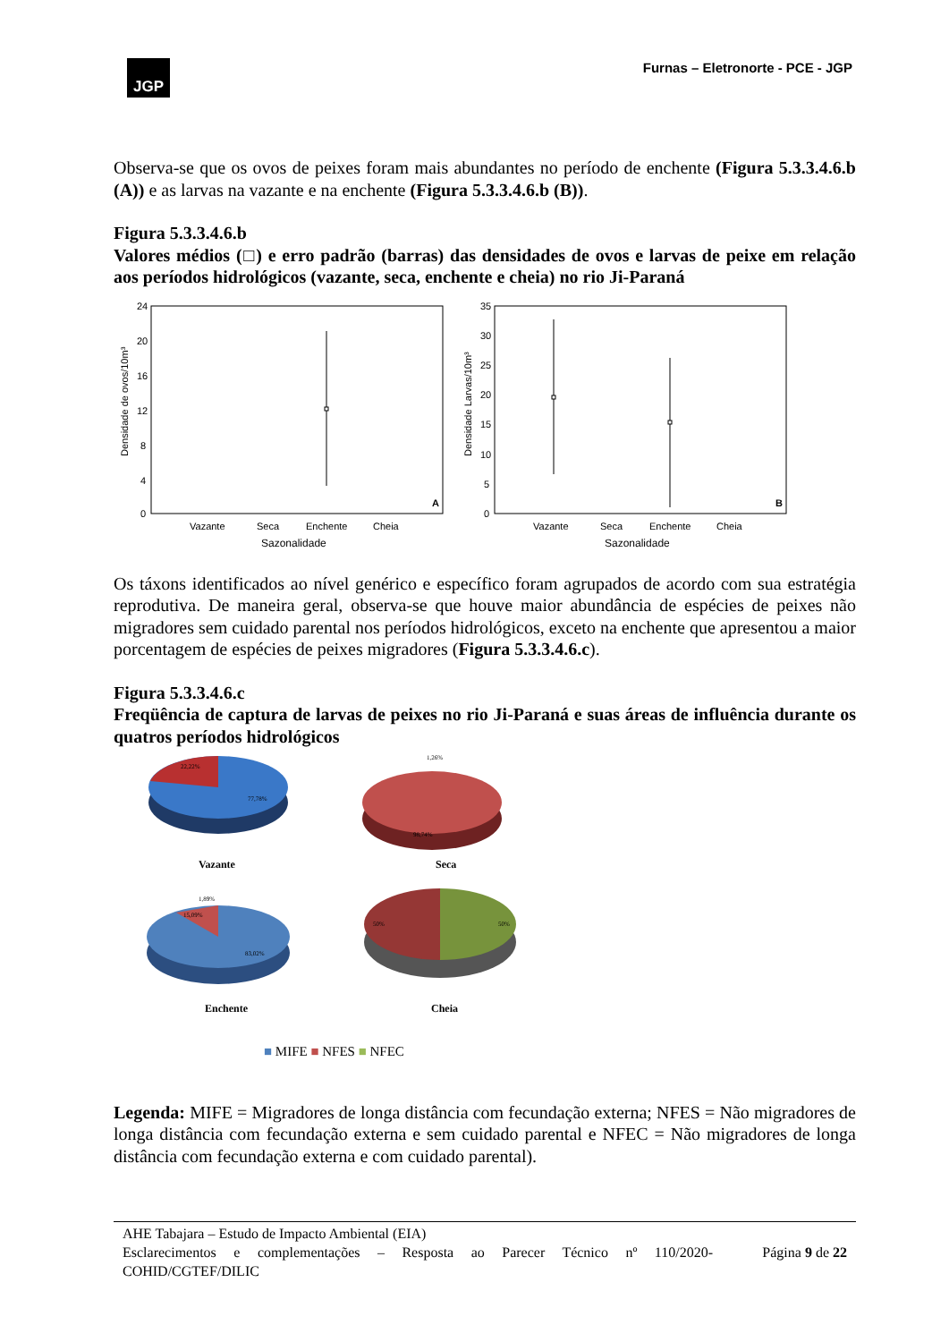JGP
Furnas – Eletronorte - PCE - JGP
Observa-se que os ovos de peixes foram mais abundantes no período de enchente (Figura 5.3.3.4.6.b (A)) e as larvas na vazante e na enchente (Figura 5.3.3.4.6.b (B)).
Figura 5.3.3.4.6.b
Valores médios (□) e erro padrão (barras) das densidades de ovos e larvas de peixe em relação aos períodos hidrológicos (vazante, seca, enchente e cheia) no rio Ji-Paraná
24
20
16
12
8
4
0
Densidade de ovos/10m³
A
Vazante
Seca
Enchente
Cheia
Sazonalidade
35
30
25
20
15
10
5
0
Densidade Larvas/10m³
B
Vazante
Seca
Enchente
Cheia
Sazonalidade
Os táxons identificados ao nível genérico e específico foram agrupados de acordo com sua estratégia reprodutiva. De maneira geral, observa-se que houve maior abundância de espécies de peixes não migradores sem cuidado parental nos períodos hidrológicos, exceto na enchente que apresentou a maior porcentagem de espécies de peixes migradores (Figura 5.3.3.4.6.c).
Figura 5.3.3.4.6.c
Freqüência de captura de larvas de peixes no rio Ji-Paraná e suas áreas de influência durante os quatros períodos hidrológicos
22,22%
77,78%
Vazante
1,26%
98,74%
Seca
1,89%
15,09%
83,02%
Enchente
50%
50%
Cheia
■ MIFE ■ NFES ■ NFEC
Legenda: MIFE = Migradores de longa distância com fecundação externa; NFES = Não migradores de longa distância com fecundação externa e sem cuidado parental e NFEC = Não migradores de longa distância com fecundação externa e com cuidado parental).
AHE Tabajara – Estudo de Impacto Ambiental (EIA)
Esclarecimentos e complementações – Resposta ao Parecer Técnico nº 110/2020-COHID/CGTEF/DILIC Página 9 de 22